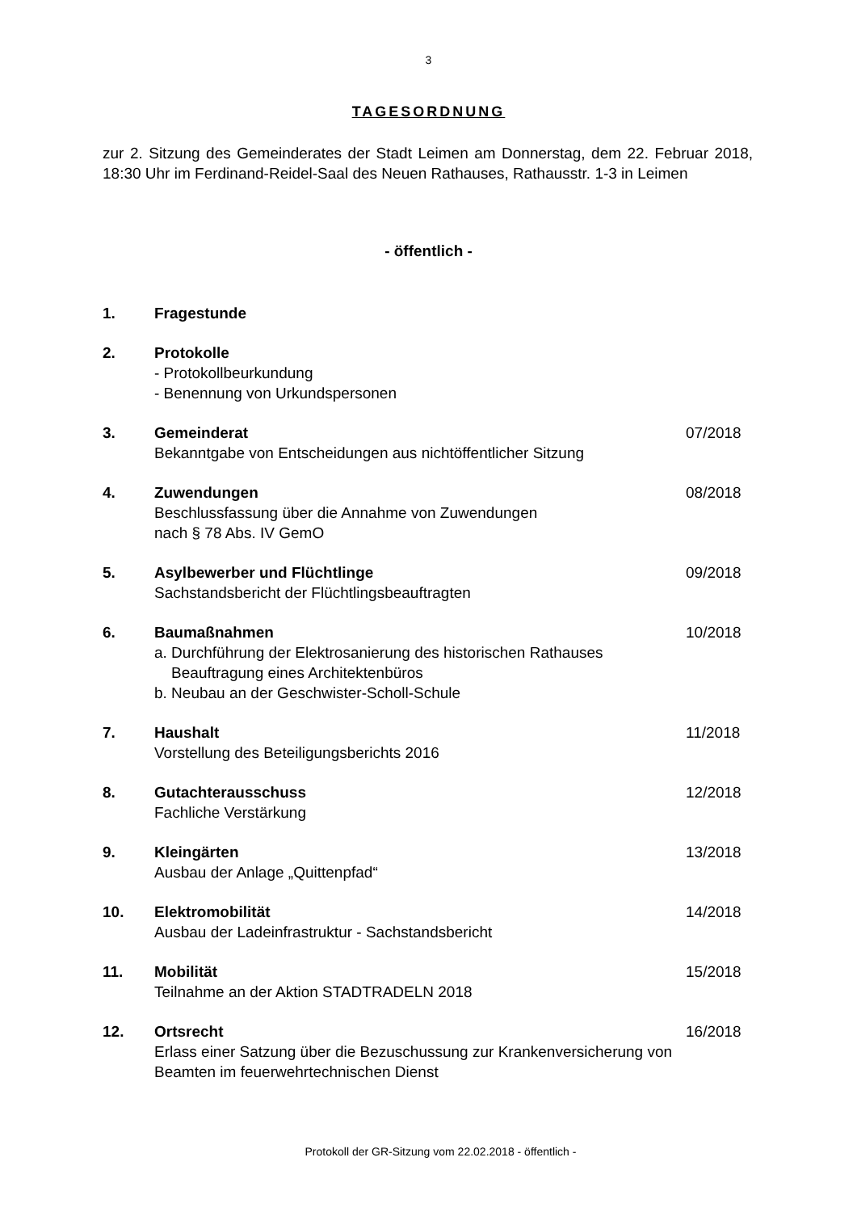3
TAGESORDNUNG
zur 2. Sitzung des Gemeinderates der Stadt Leimen am Donnerstag, dem 22. Februar 2018, 18:30 Uhr im Ferdinand-Reidel-Saal des Neuen Rathauses, Rathausstr. 1-3 in Leimen
- öffentlich -
1. Fragestunde
2. Protokolle
- Protokollbeurkundung
- Benennung von Urkundspersonen
3. Gemeinderat
Bekanntgabe von Entscheidungen aus nichtöffentlicher Sitzung
07/2018
4. Zuwendungen
Beschlussfassung über die Annahme von Zuwendungen
nach § 78 Abs. IV GemO
08/2018
5. Asylbewerber und Flüchtlinge
Sachstandsbericht der Flüchtlingsbeauftragten
09/2018
6. Baumaßnahmen
a. Durchführung der Elektrosanierung des historischen Rathauses
Beauftragung eines Architektenbüros
b. Neubau an der Geschwister-Scholl-Schule
10/2018
7. Haushalt
Vorstellung des Beteiligungsberichts 2016
11/2018
8. Gutachterausschuss
Fachliche Verstärkung
12/2018
9. Kleingärten
Ausbau der Anlage „Quittenpfad“
13/2018
10. Elektromobilität
Ausbau der Ladeinfrastruktur - Sachstandsbericht
14/2018
11. Mobilität
Teilnahme an der Aktion STADTRADELN 2018
15/2018
12. Ortsrecht 16/2018
Erlass einer Satzung über die Bezuschussung zur Krankenversicherung von
Beamten im feuerwehrtechnischen Dienst
Protokoll der GR-Sitzung vom 22.02.2018 - öffentlich -